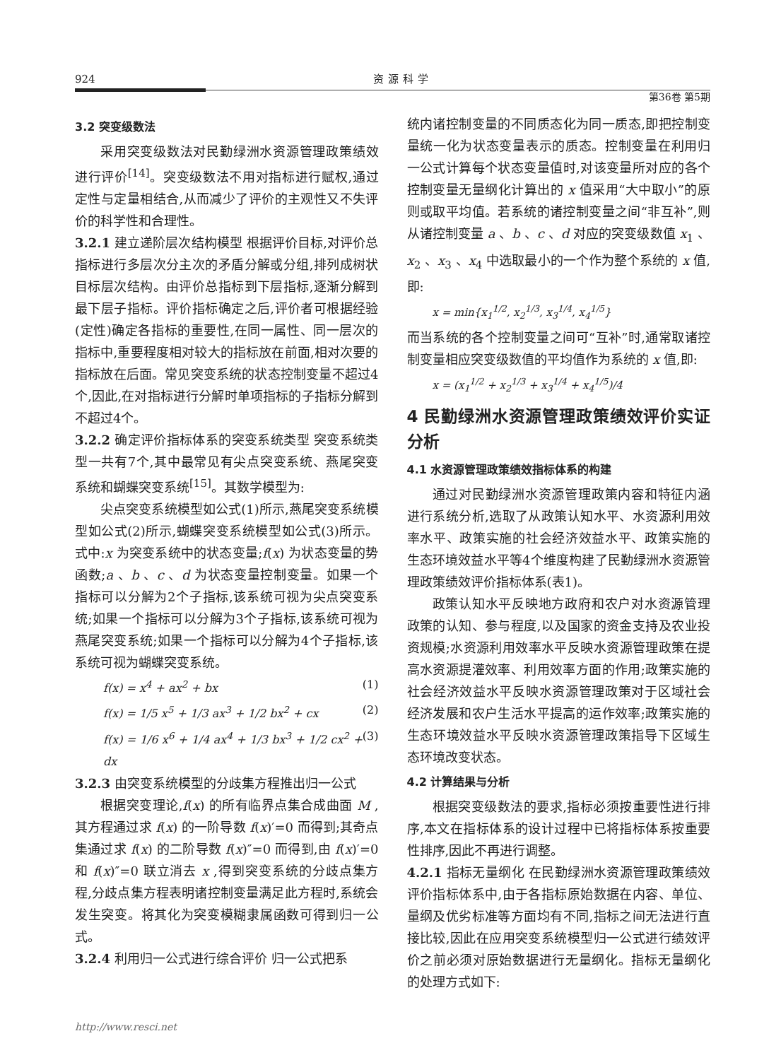924 资源科学
第36卷 第5期
3.2 突变级数法
采用突变级数法对民勤绿洲水资源管理政策绩效进行评价<sup>[14]</sup>。突变级数法不用对指标进行赋权,通过定性与定量相结合,从而减少了评价的主观性又不失评价的科学性和合理性。
3.2.1 建立递阶层次结构模型 根据评价目标,对评价总指标进行多层次分主次的矛盾分解或分组,排列成树状目标层次结构。由评价总指标到下层指标,逐渐分解到最下层子指标。评价指标确定之后,评价者可根据经验(定性)确定各指标的重要性,在同一属性、同一层次的指标中,重要程度相对较大的指标放在前面,相对次要的指标放在后面。常见突变系统的状态控制变量不超过4个,因此,在对指标进行分解时单项指标的子指标分解到不超过4个。
3.2.2 确定评价指标体系的突变系统类型 突变系统类型一共有7个,其中最常见有尖点突变系统、燕尾突变系统和蝴蝶突变系统<sup>[15]</sup>。其数学模型为:
尖点突变系统模型如公式(1)所示,燕尾突变系统模型如公式(2)所示,蝴蝶突变系统模型如公式(3)所示。式中:x 为突变系统中的状态变量;f(x) 为状态变量的势函数;a 、b 、c 、d 为状态变量控制变量。如果一个指标可以分解为2个子指标,该系统可视为尖点突变系统;如果一个指标可以分解为3个子指标,该系统可视为燕尾突变系统;如果一个指标可以分解为4个子指标,该系统可视为蝴蝶突变系统。
f(x) = x<sup>4</sup> + ax<sup>2</sup> + bx (1)
f(x) = 1/5 x<sup>5</sup> + 1/3 ax<sup>3</sup> + 1/2 bx<sup>2</sup> + cx (2)
f(x) = 1/6 x<sup>6</sup> + 1/4 ax<sup>4</sup> + 1/3 bx<sup>3</sup> + 1/2 cx<sup>2</sup> + dx (3)
3.2.3 由突变系统模型的分歧集方程推出归一公式
根据突变理论,f(x) 的所有临界点集合成曲面 M ,其方程通过求 f(x) 的一阶导数 f(x)′=0 而得到;其奇点集通过求 f(x) 的二阶导数 f(x)″=0 而得到,由 f(x)′=0 和 f(x)″=0 联立消去 x ,得到突变系统的分歧点集方程,分歧点集方程表明诸控制变量满足此方程时,系统会发生突变。将其化为突变模糊隶属函数可得到归一公式。
3.2.4 利用归一公式进行综合评价 归一公式把系
统内诸控制变量的不同质态化为同一质态,即把控制变量统一化为状态变量表示的质态。控制变量在利用归一公式计算每个状态变量值时,对该变量所对应的各个控制变量无量纲化计算出的 x 值采用“大中取小”的原则或取平均值。若系统的诸控制变量之间“非互补”,则从诸控制变量 a 、b 、c 、d 对应的突变级数值 x<sub>1</sub> 、x<sub>2</sub> 、x<sub>3</sub> 、x<sub>4</sub> 中选取最小的一个作为整个系统的 x 值,即:
x = min{x<sub>1</sub><sup>1/2</sup>, x<sub>2</sub><sup>1/3</sup>, x<sub>3</sub><sup>1/4</sup>, x<sub>4</sub><sup>1/5</sup>}
而当系统的各个控制变量之间可“互补”时,通常取诸控制变量相应突变级数值的平均值作为系统的 x 值,即:
x = (x<sub>1</sub><sup>1/2</sup> + x<sub>2</sub><sup>1/3</sup> + x<sub>3</sub><sup>1/4</sup> + x<sub>4</sub><sup>1/5</sup>)/4
4 民勤绿洲水资源管理政策绩效评价实证分析
4.1 水资源管理政策绩效指标体系的构建
通过对民勤绿洲水资源管理政策内容和特征内涵进行系统分析,选取了从政策认知水平、水资源利用效率水平、政策实施的社会经济效益水平、政策实施的生态环境效益水平等4个维度构建了民勤绿洲水资源管理政策绩效评价指标体系(表1)。
政策认知水平反映地方政府和农户对水资源管理政策的认知、参与程度,以及国家的资金支持及农业投资规模;水资源利用效率水平反映水资源管理政策在提高水资源提灌效率、利用效率方面的作用;政策实施的社会经济效益水平反映水资源管理政策对于区域社会经济发展和农户生活水平提高的运作效率;政策实施的生态环境效益水平反映水资源管理政策指导下区域生态环境改变状态。
4.2 计算结果与分析
根据突变级数法的要求,指标必须按重要性进行排序,本文在指标体系的设计过程中已将指标体系按重要性排序,因此不再进行调整。
4.2.1 指标无量纲化 在民勤绿洲水资源管理政策绩效评价指标体系中,由于各指标原始数据在内容、单位、量纲及优劣标准等方面均有不同,指标之间无法进行直接比较,因此在应用突变系统模型归一公式进行绩效评价之前必须对原始数据进行无量纲化。指标无量纲化的处理方式如下:
http://www.resci.net